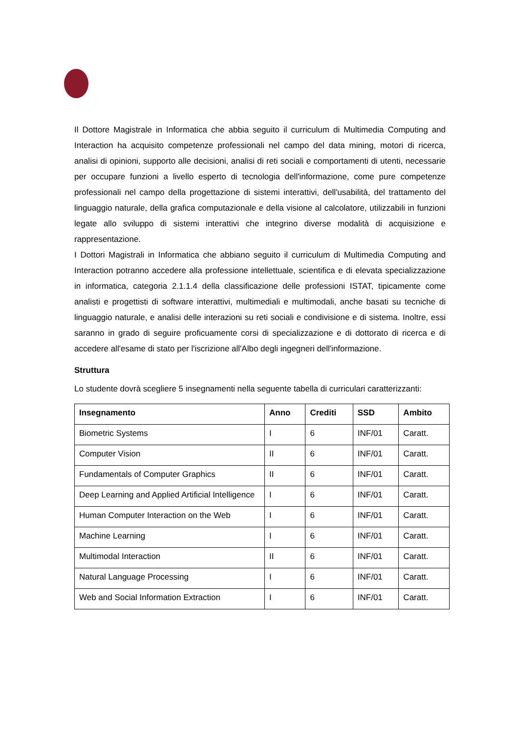Il Dottore Magistrale in Informatica che abbia seguito il curriculum di Multimedia Computing and Interaction ha acquisito competenze professionali nel campo del data mining, motori di ricerca, analisi di opinioni, supporto alle decisioni, analisi di reti sociali e comportamenti di utenti, necessarie per occupare funzioni a livello esperto di tecnologia dell'informazione, come pure competenze professionali nel campo della progettazione di sistemi interattivi, dell'usabilità, del trattamento del linguaggio naturale, della grafica computazionale e della visione al calcolatore, utilizzabili in funzioni legate allo sviluppo di sistemi interattivi che integrino diverse modalità di acquisizione e rappresentazione.
I Dottori Magistrali in Informatica che abbiano seguito il curriculum di Multimedia Computing and Interaction potranno accedere alla professione intellettuale, scientifica e di elevata specializzazione in informatica, categoria 2.1.1.4 della classificazione delle professioni ISTAT, tipicamente come analisti e progettisti di software interattivi, multimediali e multimodali, anche basati su tecniche di linguaggio naturale, e analisi delle interazioni su reti sociali e condivisione e di sistema. Inoltre, essi saranno in grado di seguire proficuamente corsi di specializzazione e di dottorato di ricerca e di accedere all'esame di stato per l'iscrizione all'Albo degli ingegneri dell'informazione.
Struttura
Lo studente dovrà scegliere 5 insegnamenti nella seguente tabella di curriculari caratterizzanti:
| Insegnamento | Anno | Crediti | SSD | Ambito |
| --- | --- | --- | --- | --- |
| Biometric Systems | I | 6 | INF/01 | Caratt. |
| Computer Vision | II | 6 | INF/01 | Caratt. |
| Fundamentals of Computer Graphics | II | 6 | INF/01 | Caratt. |
| Deep Learning and Applied Artificial Intelligence | I | 6 | INF/01 | Caratt. |
| Human Computer Interaction on the Web | I | 6 | INF/01 | Caratt. |
| Machine Learning | I | 6 | INF/01 | Caratt. |
| Multimodal Interaction | II | 6 | INF/01 | Caratt. |
| Natural Language Processing | I | 6 | INF/01 | Caratt. |
| Web and Social Information Extraction | I | 6 | INF/01 | Caratt. |